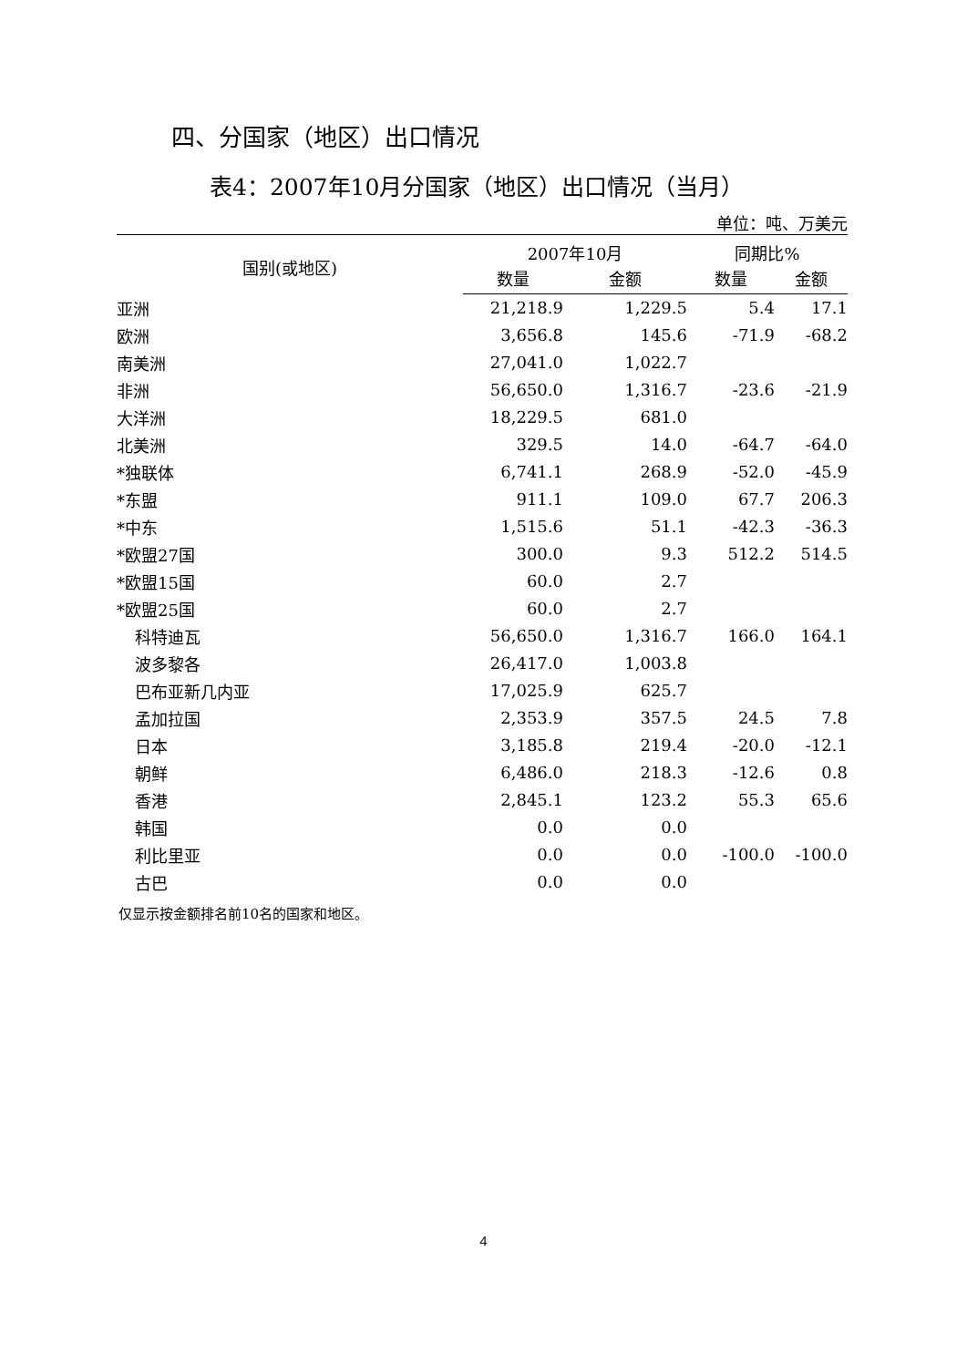四、分国家（地区）出口情况
表4：2007年10月分国家（地区）出口情况（当月）
单位：吨、万美元
| 国别(或地区) | 2007年10月 | | 同期比% | |
| --- | --- | --- | --- | --- |
| | 数量 | 金额 | 数量 | 金额 |
| 亚洲 | 21,218.9 | 1,229.5 | 5.4 | 17.1 |
| 欧洲 | 3,656.8 | 145.6 | -71.9 | -68.2 |
| 南美洲 | 27,041.0 | 1,022.7 | | |
| 非洲 | 56,650.0 | 1,316.7 | -23.6 | -21.9 |
| 大洋洲 | 18,229.5 | 681.0 | | |
| 北美洲 | 329.5 | 14.0 | -64.7 | -64.0 |
| *独联体 | 6,741.1 | 268.9 | -52.0 | -45.9 |
| *东盟 | 911.1 | 109.0 | 67.7 | 206.3 |
| *中东 | 1,515.6 | 51.1 | -42.3 | -36.3 |
| *欧盟27国 | 300.0 | 9.3 | 512.2 | 514.5 |
| *欧盟15国 | 60.0 | 2.7 | | |
| *欧盟25国 | 60.0 | 2.7 | | |
| 科特迪瓦 | 56,650.0 | 1,316.7 | 166.0 | 164.1 |
| 波多黎各 | 26,417.0 | 1,003.8 | | |
| 巴布亚新几内亚 | 17,025.9 | 625.7 | | |
| 孟加拉国 | 2,353.9 | 357.5 | 24.5 | 7.8 |
| 日本 | 3,185.8 | 219.4 | -20.0 | -12.1 |
| 朝鲜 | 6,486.0 | 218.3 | -12.6 | 0.8 |
| 香港 | 2,845.1 | 123.2 | 55.3 | 65.6 |
| 韩国 | 0.0 | 0.0 | | |
| 利比里亚 | 0.0 | 0.0 | -100.0 | -100.0 |
| 古巴 | 0.0 | 0.0 | | |
仅显示按金额排名前10名的国家和地区。
4